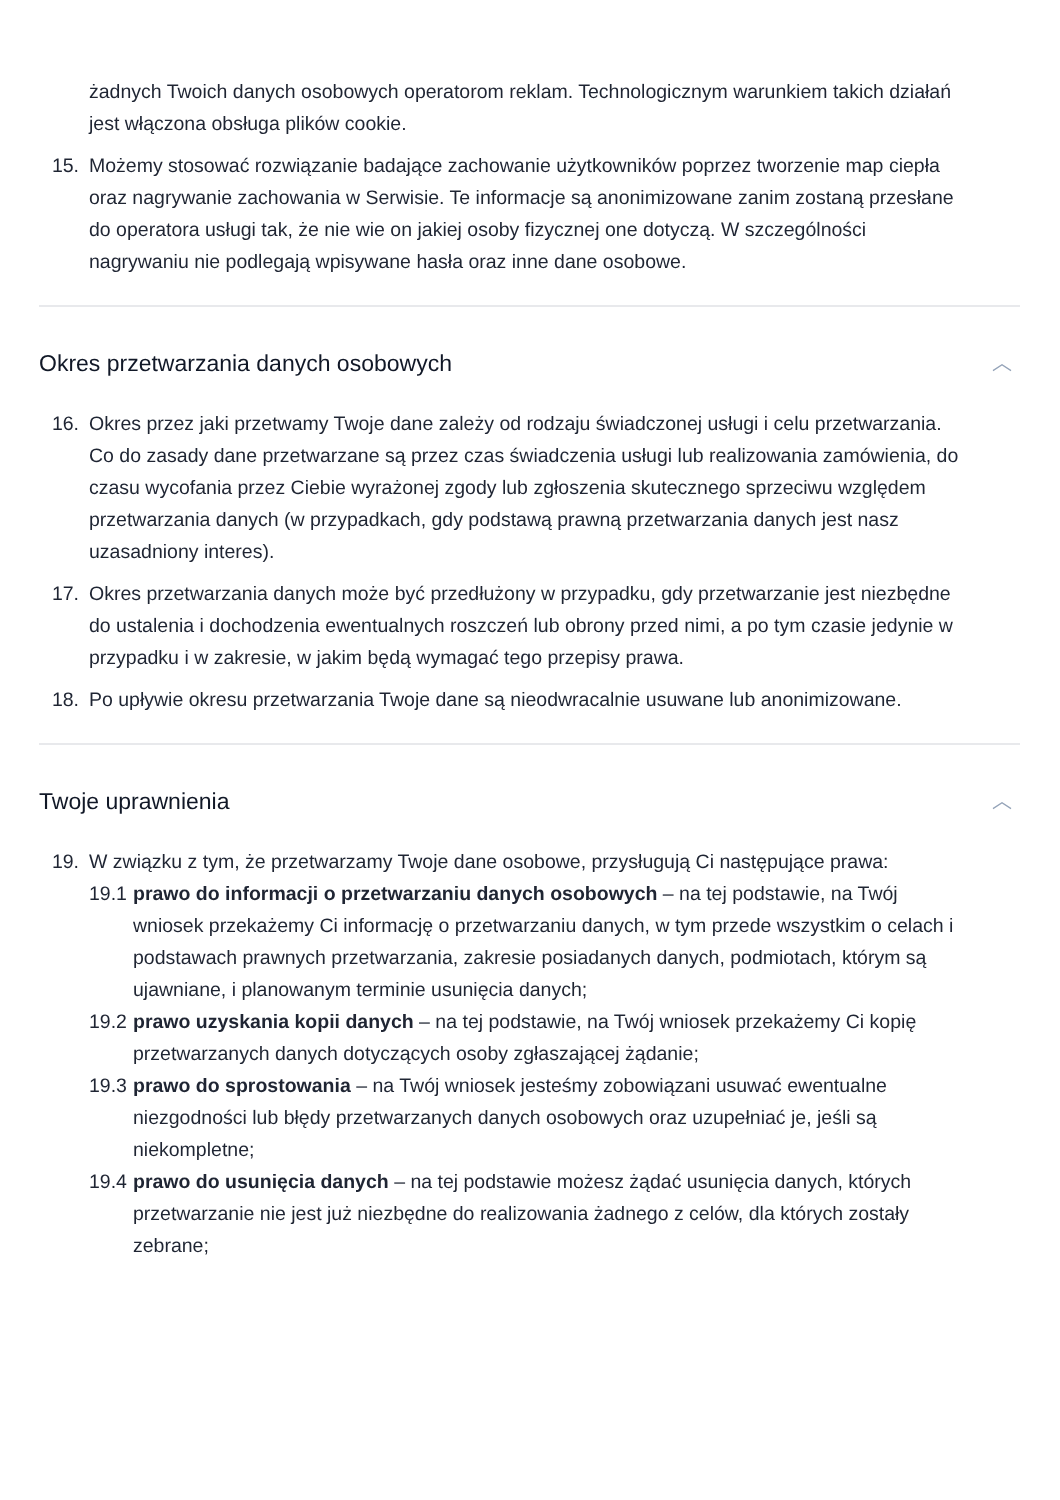żadnych Twoich danych osobowych operatorom reklam. Technologicznym warunkiem takich działań jest włączona obsługa plików cookie.
15. Możemy stosować rozwiązanie badające zachowanie użytkowników poprzez tworzenie map ciepła oraz nagrywanie zachowania w Serwisie. Te informacje są anonimizowane zanim zostaną przesłane do operatora usługi tak, że nie wie on jakiej osoby fizycznej one dotyczą. W szczególności nagrywaniu nie podlegają wpisywane hasła oraz inne dane osobowe.
Okres przetwarzania danych osobowych ︿
16. Okres przez jaki przetwamy Twoje dane zależy od rodzaju świadczonej usługi i celu przetwarzania. Co do zasady dane przetwarzane są przez czas świadczenia usługi lub realizowania zamówienia, do czasu wycofania przez Ciebie wyrażonej zgody lub zgłoszenia skutecznego sprzeciwu względem przetwarzania danych (w przypadkach, gdy podstawą prawną przetwarzania danych jest nasz uzasadniony interes).
17. Okres przetwarzania danych może być przedłużony w przypadku, gdy przetwarzanie jest niezbędne do ustalenia i dochodzenia ewentualnych roszczeń lub obrony przed nimi, a po tym czasie jedynie w przypadku i w zakresie, w jakim będą wymagać tego przepisy prawa.
18. Po upływie okresu przetwarzania Twoje dane są nieodwracalnie usuwane lub anonimizowane.
Twoje uprawnienia ︿
19. W związku z tym, że przetwarzamy Twoje dane osobowe, przysługują Ci następujące prawa:
19.1
prawo do informacji o przetwarzaniu danych osobowych – na tej podstawie, na Twój wniosek przekażemy Ci informację o przetwarzaniu danych, w tym przede wszystkim o celach i podstawach prawnych przetwarzania, zakresie posiadanych danych, podmiotach, którym są ujawniane, i planowanym terminie usunięcia danych;
19.2
prawo uzyskania kopii danych – na tej podstawie, na Twój wniosek przekażemy Ci kopię przetwarzanych danych dotyczących osoby zgłaszającej żądanie;
19.3
prawo do sprostowania – na Twój wniosek jesteśmy zobowiązani usuwać ewentualne niezgodności lub błędy przetwarzanych danych osobowych oraz uzupełniać je, jeśli są niekompletne;
19.4
prawo do usunięcia danych – na tej podstawie możesz żądać usunięcia danych, których przetwarzanie nie jest już niezbędne do realizowania żadnego z celów, dla których zostały zebrane;